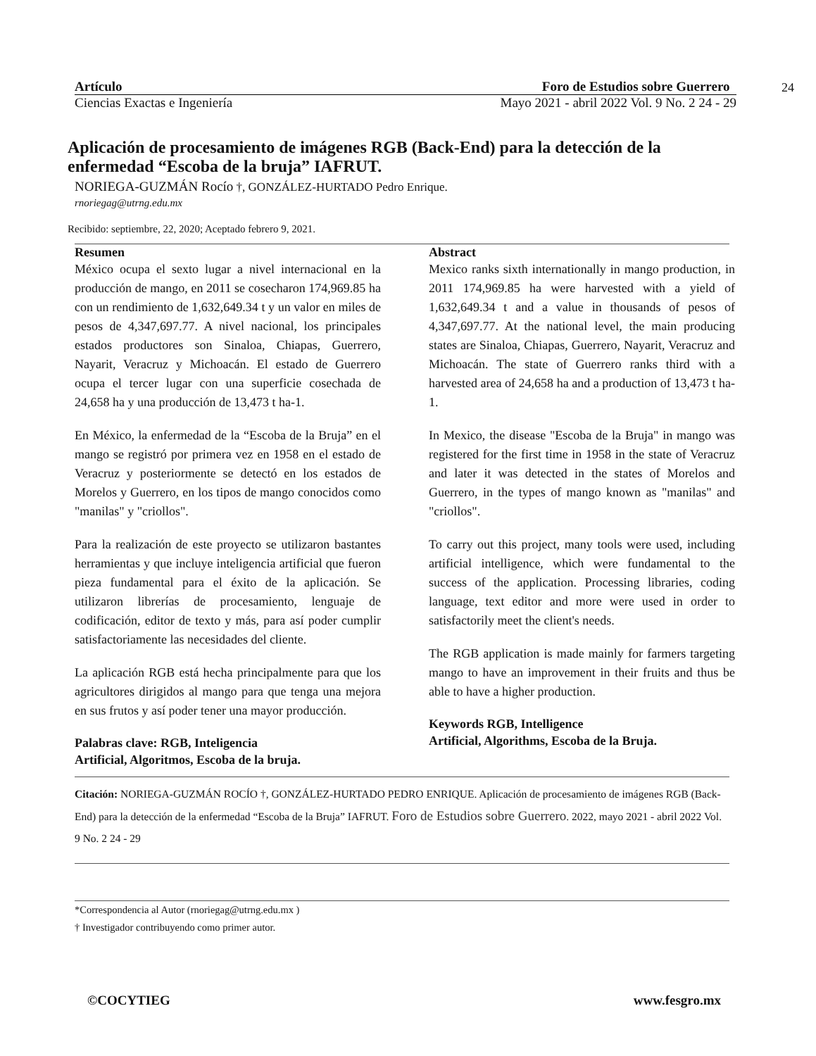Artículo Foro de Estudios sobre Guerrero
Ciencias Exactas e Ingeniería Mayo 2021 - abril 2022 Vol. 9 No. 2 24 - 29
24
Aplicación de procesamiento de imágenes RGB (Back-End) para la detección de la enfermedad “Escoba de la bruja” IAFRUT.
NORIEGA-GUZMÁN Rocío †, GONZÁLEZ-HURTADO Pedro Enrique.
rnoriegag@utrng.edu.mx
Recibido: septiembre, 22, 2020; Aceptado febrero 9, 2021.
Resumen
México ocupa el sexto lugar a nivel internacional en la producción de mango, en 2011 se cosecharon 174,969.85 ha con un rendimiento de 1,632,649.34 t y un valor en miles de pesos de 4,347,697.77. A nivel nacional, los principales estados productores son Sinaloa, Chiapas, Guerrero, Nayarit, Veracruz y Michoacán. El estado de Guerrero ocupa el tercer lugar con una superficie cosechada de 24,658 ha y una producción de 13,473 t ha-1.
En México, la enfermedad de la “Escoba de la Bruja” en el mango se registró por primera vez en 1958 en el estado de Veracruz y posteriormente se detectó en los estados de Morelos y Guerrero, en los tipos de mango conocidos como "manilas" y "criollos".
Para la realización de este proyecto se utilizaron bastantes herramientas y que incluye inteligencia artificial que fueron pieza fundamental para el éxito de la aplicación. Se utilizaron librerías de procesamiento, lenguaje de codificación, editor de texto y más, para así poder cumplir satisfactoriamente las necesidades del cliente.
La aplicación RGB está hecha principalmente para que los agricultores dirigidos al mango para que tenga una mejora en sus frutos y así poder tener una mayor producción.
Palabras clave: RGB, Inteligencia
Artificial, Algoritmos, Escoba de la bruja.
Abstract
Mexico ranks sixth internationally in mango production, in 2011 174,969.85 ha were harvested with a yield of 1,632,649.34 t and a value in thousands of pesos of 4,347,697.77. At the national level, the main producing states are Sinaloa, Chiapas, Guerrero, Nayarit, Veracruz and Michoacán. The state of Guerrero ranks third with a harvested area of 24,658 ha and a production of 13,473 t ha-1.
In Mexico, the disease "Escoba de la Bruja" in mango was registered for the first time in 1958 in the state of Veracruz and later it was detected in the states of Morelos and Guerrero, in the types of mango known as "manilas" and "criollos".
To carry out this project, many tools were used, including artificial intelligence, which were fundamental to the success of the application. Processing libraries, coding language, text editor and more were used in order to satisfactorily meet the client's needs.
The RGB application is made mainly for farmers targeting mango to have an improvement in their fruits and thus be able to have a higher production.
Keywords RGB, Intelligence
Artificial, Algorithms, Escoba de la Bruja.
Citación: NORIEGA-GUZMÁN ROCÍO †, GONZÁLEZ-HURTADO PEDRO ENRIQUE. Aplicación de procesamiento de imágenes RGB (Back-End) para la detección de la enfermedad “Escoba de la Bruja” IAFRUT. Foro de Estudios sobre Guerrero. 2022, mayo 2021 - abril 2022 Vol. 9 No. 2 24 - 29
*Correspondencia al Autor (rnoriegag@utrng.edu.mx )
† Investigador contribuyendo como primer autor.
©COCYTIEG www.fesgro.mx